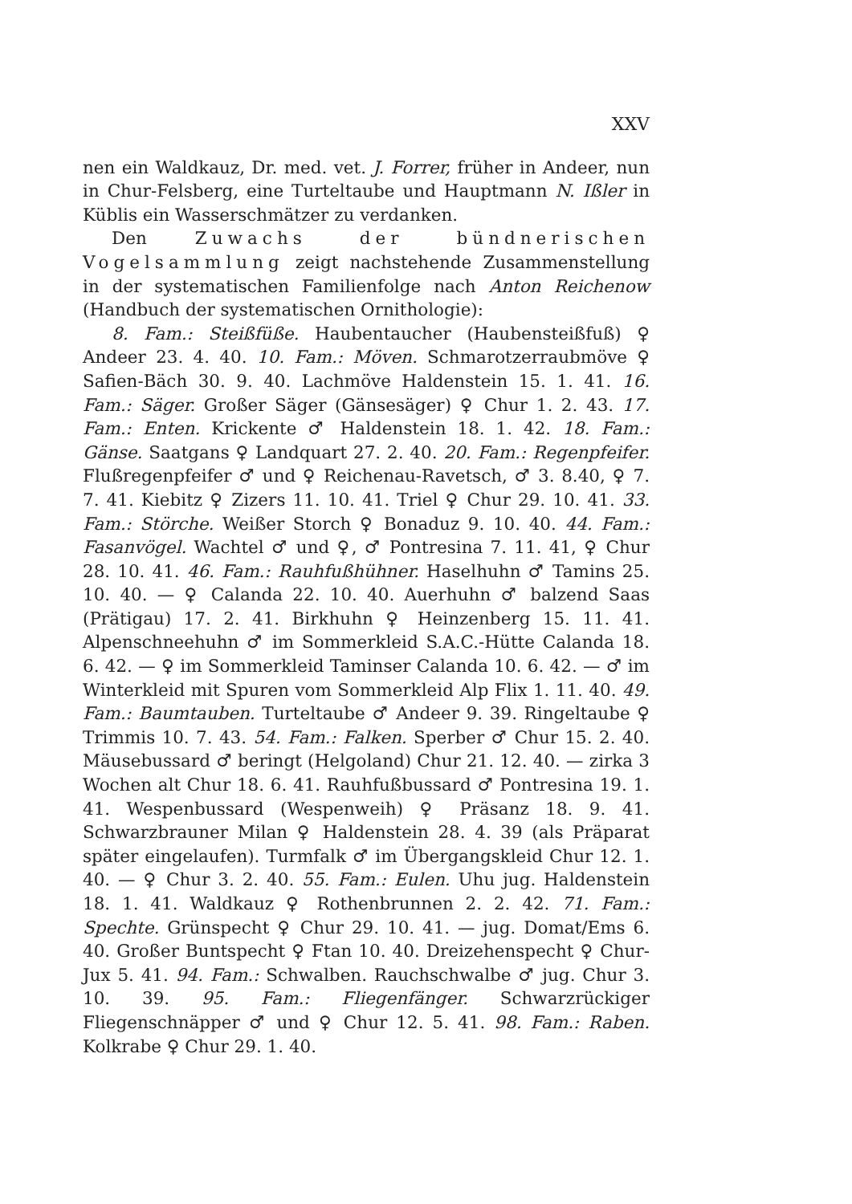XXV
nen ein Waldkauz, Dr. med. vet. J. Forrer, früher in Andeer, nun in Chur-Felsberg, eine Turteltaube und Hauptmann N. Ißler in Küblis ein Wasserschmätzer zu verdanken.
Den Zuwachs der bündnerischen Vogelsammlung zeigt nachstehende Zusammenstellung in der systematischen Familienfolge nach Anton Reichenow (Handbuch der systematischen Ornithologie):
8. Fam.: Steißfüße. Haubentaucher (Haubensteißfuß) ♀ Andeer 23. 4. 40. 10. Fam.: Möven. Schmarotzerraubmöve ♀ Safien-Bäch 30. 9. 40. Lachmöve Haldenstein 15. 1. 41. 16. Fam.: Säger. Großer Säger (Gänsesäger) ♀ Chur 1. 2. 43. 17. Fam.: Enten. Krickente ♂ Haldenstein 18. 1. 42. 18. Fam.: Gänse. Saatgans ♀ Landquart 27. 2. 40. 20. Fam.: Regenpfeifer. Flußregenpfeifer ♂ und ♀ Reichenau-Ravetsch, ♂ 3. 8.40, ♀ 7. 7. 41. Kiebitz ♀ Zizers 11. 10. 41. Triel ♀ Chur 29. 10. 41. 33. Fam.: Störche. Weißer Storch ♀ Bonaduz 9. 10. 40. 44. Fam.: Fasanvögel. Wachtel ♂ und ♀, ♂ Pontresina 7. 11. 41, ♀ Chur 28. 10. 41. 46. Fam.: Rauhfußhühner. Haselhuhn ♂ Tamins 25. 10. 40. — ♀ Calanda 22. 10. 40. Auerhuhn ♂ balzend Saas (Prätigau) 17. 2. 41. Birkhuhn ♀ Heinzenberg 15. 11. 41. Alpenschneehuhn ♂ im Sommerkleid S.A.C.-Hütte Calanda 18. 6. 42. — ♀ im Sommerkleid Taminser Calanda 10. 6. 42. — ♂ im Winterkleid mit Spuren vom Sommerkleid Alp Flix 1. 11. 40. 49. Fam.: Baumtauben. Turteltaube ♂ Andeer 9. 39. Ringeltaube ♀ Trimmis 10. 7. 43. 54. Fam.: Falken. Sperber ♂ Chur 15. 2. 40. Mäusebussard ♂ beringt (Helgoland) Chur 21. 12. 40. — zirka 3 Wochen alt Chur 18. 6. 41. Rauhfußbussard ♂ Pontresina 19. 1. 41. Wespenbussard (Wespenweih) ♀ Präsanz 18. 9. 41. Schwarzbrauner Milan ♀ Haldenstein 28. 4. 39 (als Präparat später eingelaufen). Turmfalk ♂ im Übergangskleid Chur 12. 1. 40. — ♀ Chur 3. 2. 40. 55. Fam.: Eulen. Uhu jug. Haldenstein 18. 1. 41. Waldkauz ♀ Rothenbrunnen 2. 2. 42. 71. Fam.: Spechte. Grünspecht ♀ Chur 29. 10. 41. — jug. Domat/Ems 6. 40. Großer Buntspecht ♀ Ftan 10. 40. Dreizehenspecht ♀ Chur-Jux 5. 41. 94. Fam.: Schwalben. Rauchschwalbe ♂ jug. Chur 3. 10. 39. 95. Fam.: Fliegenfänger. Schwarzrückiger Fliegenschnäpper ♂ und ♀ Chur 12. 5. 41. 98. Fam.: Raben. Kolkrabe ♀ Chur 29. 1. 40.